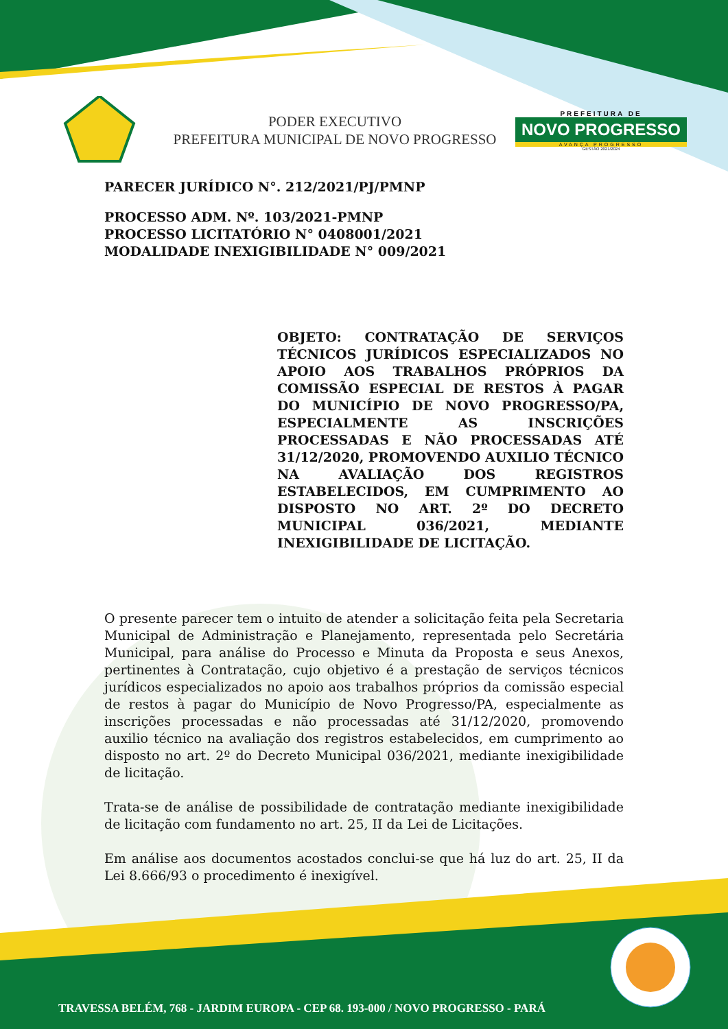PODER EXECUTIVO
PREFEITURA MUNICIPAL DE NOVO PROGRESSO
PREFEITURA DE
NOVO PROGRESSO
AVANÇA PROGRESSO
GESTÃO 2021/2024
PARECER JURÍDICO N°. 212/2021/PJ/PMNP
PROCESSO ADM. Nº. 103/2021-PMNP
PROCESSO LICITATÓRIO N° 0408001/2021
MODALIDADE INEXIGIBILIDADE N° 009/2021
OBJETO: CONTRATAÇÃO DE SERVIÇOS TÉCNICOS JURÍDICOS ESPECIALIZADOS NO APOIO AOS TRABALHOS PRÓPRIOS DA COMISSÃO ESPECIAL DE RESTOS À PAGAR DO MUNICÍPIO DE NOVO PROGRESSO/PA, ESPECIALMENTE AS INSCRIÇÕES PROCESSADAS E NÃO PROCESSADAS ATÉ 31/12/2020, PROMOVENDO AUXILIO TÉCNICO NA AVALIAÇÃO DOS REGISTROS ESTABELECIDOS, EM CUMPRIMENTO AO DISPOSTO NO ART. 2º DO DECRETO MUNICIPAL 036/2021, MEDIANTE INEXIGIBILIDADE DE LICITAÇÃO.
O presente parecer tem o intuito de atender a solicitação feita pela Secretaria Municipal de Administração e Planejamento, representada pelo Secretária Municipal, para análise do Processo e Minuta da Proposta e seus Anexos, pertinentes à Contratação, cujo objetivo é a prestação de serviços técnicos jurídicos especializados no apoio aos trabalhos próprios da comissão especial de restos à pagar do Município de Novo Progresso/PA, especialmente as inscrições processadas e não processadas até 31/12/2020, promovendo auxilio técnico na avaliação dos registros estabelecidos, em cumprimento ao disposto no art. 2º do Decreto Municipal 036/2021, mediante inexigibilidade de licitação.
Trata-se de análise de possibilidade de contratação mediante inexigibilidade de licitação com fundamento no art. 25, II da Lei de Licitações.
Em análise aos documentos acostados conclui-se que há luz do art. 25, II da Lei 8.666/93 o procedimento é inexigível.
TRAVESSA BELÉM, 768 - JARDIM EUROPA - CEP 68. 193-000 / NOVO PROGRESSO - PARÁ